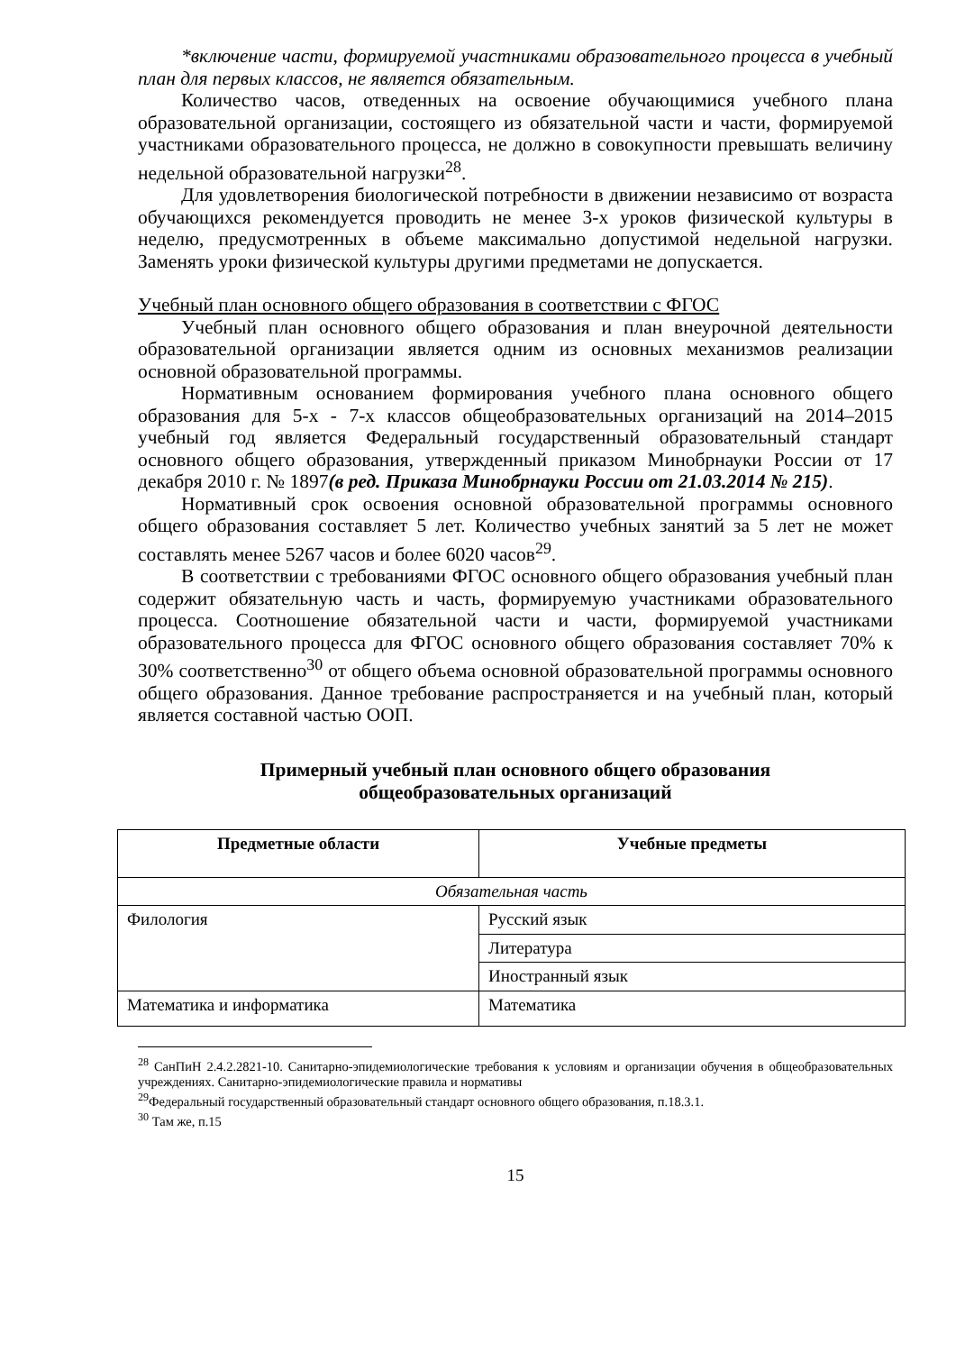*включение части, формируемой участниками образовательного процесса в учебный план для первых классов, не является обязательным.
Количество часов, отведенных на освоение обучающимися учебного плана образовательной организации, состоящего из обязательной части и части, формируемой участниками образовательного процесса, не должно в совокупности превышать величину недельной образовательной нагрузки<sup>28</sup>.
Для удовлетворения биологической потребности в движении независимо от возраста обучающихся рекомендуется проводить не менее 3-х уроков физической культуры в неделю, предусмотренных в объеме максимально допустимой недельной нагрузки. Заменять уроки физической культуры другими предметами не допускается.
Учебный план основного общего образования в соответствии с ФГОС
Учебный план основного общего образования и план внеурочной деятельности образовательной организации является одним из основных механизмов реализации основной образовательной программы.
Нормативным основанием формирования учебного плана основного общего образования для 5-х - 7-х классов общеобразовательных организаций на 2014–2015 учебный год является Федеральный государственный образовательный стандарт основного общего образования, утвержденный приказом Минобрнауки России от 17 декабря 2010 г. № 1897(в ред. Приказа Минобрнауки России от 21.03.2014 № 215).
Нормативный срок освоения основной образовательной программы основного общего образования составляет 5 лет. Количество учебных занятий за 5 лет не может составлять менее 5267 часов и более 6020 часов<sup>29</sup>.
В соответствии с требованиями ФГОС основного общего образования учебный план содержит обязательную часть и часть, формируемую участниками образовательного процесса. Соотношение обязательной части и части, формируемой участниками образовательного процесса для ФГОС основного общего образования составляет 70% к 30% соответственно<sup>30</sup> от общего объема основной образовательной программы основного общего образования. Данное требование распространяется и на учебный план, который является составной частью ООП.
Примерный учебный план основного общего образования
общеобразовательных организаций
| Предметные области | Учебные предметы |
| --- | --- |
| Обязательная часть | |
| Филология | Русский язык |
| | Литература |
| | Иностранный язык |
| Математика и информатика | Математика |
<sup>28</sup> СанПиН 2.4.2.2821-10. Санитарно-эпидемиологические требования к условиям и организации обучения в общеобразовательных учреждениях. Санитарно-эпидемиологические правила и нормативы
<sup>29</sup> Федеральный государственный образовательный стандарт основного общего образования, п.18.3.1.
<sup>30</sup> Там же, п.15
15